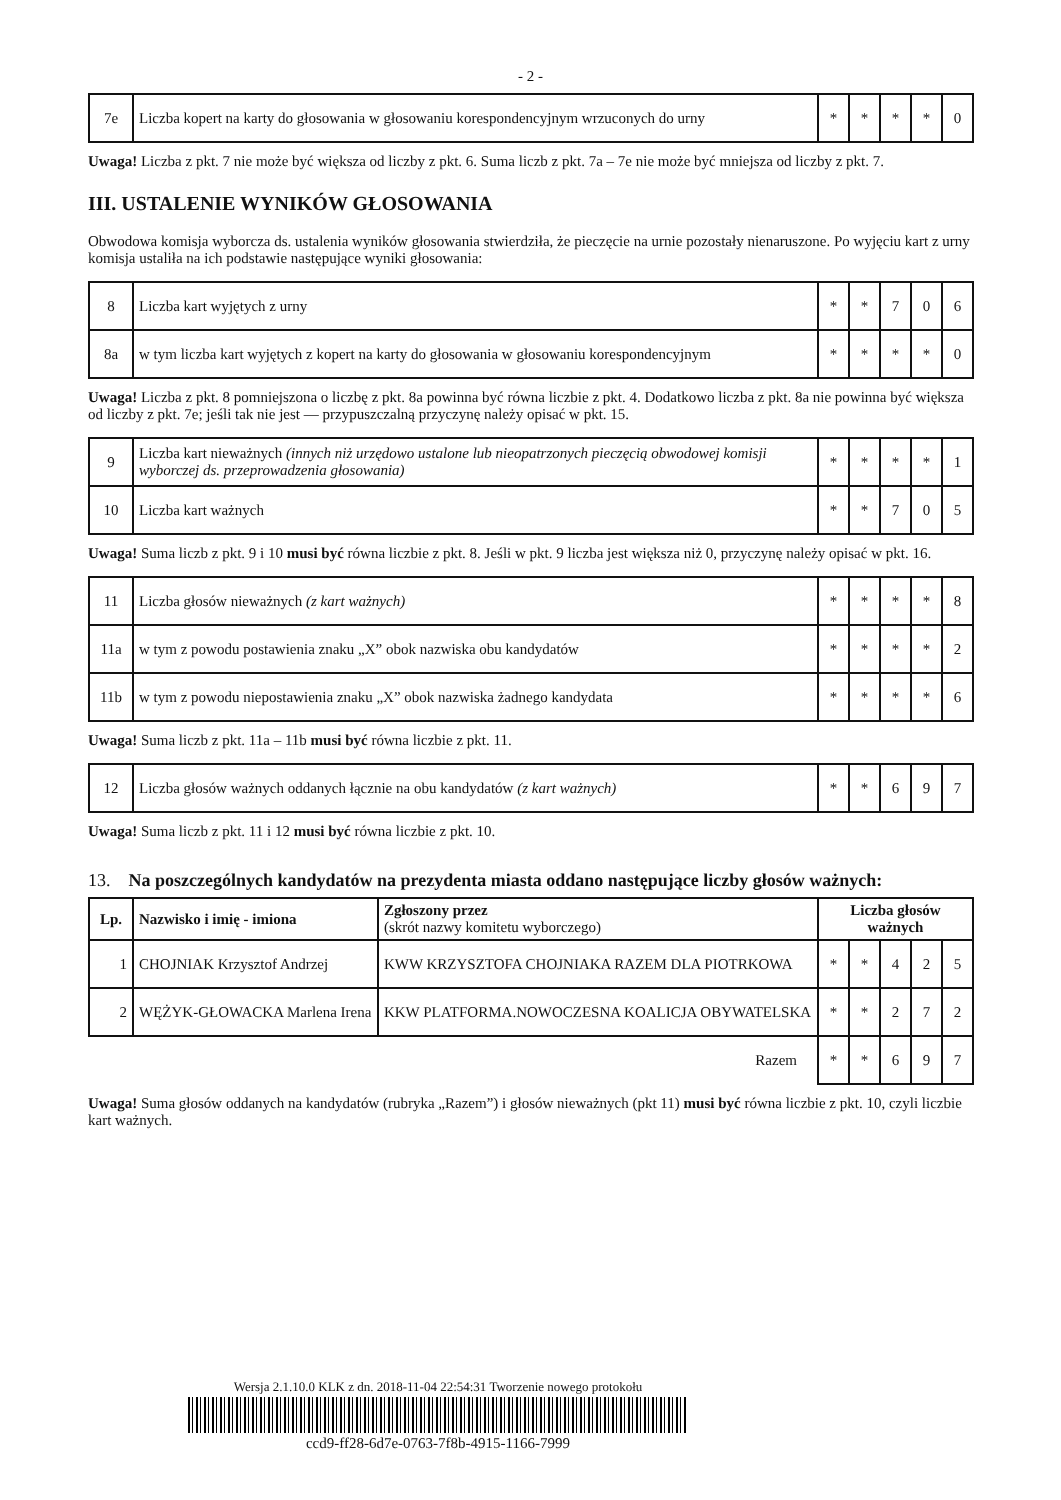- 2 -
| 7e | Liczba kopert na karty do głosowania w głosowaniu korespondencyjnym wrzuconych do urny | * | * | * | * | 0 |
Uwaga! Liczba z pkt. 7 nie może być większa od liczby z pkt. 6. Suma liczb z pkt. 7a – 7e nie może być mniejsza od liczby z pkt. 7.
III. USTALENIE WYNIKÓW GŁOSOWANIA
Obwodowa komisja wyborcza ds. ustalenia wyników głosowania stwierdziła, że pieczęcie na urnie pozostały nienaruszone. Po wyjęciu kart z urny komisja ustaliła na ich podstawie następujące wyniki głosowania:
| 8 | Liczba kart wyjętych z urny | * | * | 7 | 0 | 6 |
| 8a | w tym liczba kart wyjętych z kopert na karty do głosowania w głosowaniu korespondencyjnym | * | * | * | * | 0 |
Uwaga! Liczba z pkt. 8 pomniejszona o liczbę z pkt. 8a powinna być równa liczbie z pkt. 4. Dodatkowo liczba z pkt. 8a nie powinna być większa od liczby z pkt. 7e; jeśli tak nie jest — przypuszczalną przyczynę należy opisać w pkt. 15.
| 9 | Liczba kart nieważnych (innych niż urzędowo ustalone lub nieopatrzonych pieczęcią obwodowej komisji wyborczej ds. przeprowadzenia głosowania) | * | * | * | * | 1 |
| 10 | Liczba kart ważnych | * | * | 7 | 0 | 5 |
Uwaga! Suma liczb z pkt. 9 i 10 musi być równa liczbie z pkt. 8. Jeśli w pkt. 9 liczba jest większa niż 0, przyczynę należy opisać w pkt. 16.
| 11 | Liczba głosów nieważnych (z kart ważnych) | * | * | * | * | 8 |
| 11a | w tym z powodu postawienia znaku „X” obok nazwiska obu kandydatów | * | * | * | * | 2 |
| 11b | w tym z powodu niepostawienia znaku „X” obok nazwiska żadnego kandydata | * | * | * | * | 6 |
Uwaga! Suma liczb z pkt. 11a – 11b musi być równa liczbie z pkt. 11.
| 12 | Liczba głosów ważnych oddanych łącznie na obu kandydatów (z kart ważnych) | * | * | 6 | 9 | 7 |
Uwaga! Suma liczb z pkt. 11 i 12 musi być równa liczbie z pkt. 10.
13. Na poszczególnych kandydatów na prezydenta miasta oddano następujące liczby głosów ważnych:
| Lp. | Nazwisko i imię - imiona | Zgłoszony przez (skrót nazwy komitetu wyborczego) | Liczba głosów ważnych | | | | |
| --- | --- | --- | --- | --- | --- | --- | --- |
| 1 | CHOJNIAK Krzysztof Andrzej | KWW KRZYSZTOFA CHOJNIAKA RAZEM DLA PIOTRKOWA | * | * | 4 | 2 | 5 |
| 2 | WĘŻYK-GŁOWACKA Marlena Irena | KKW PLATFORMA.NOWOCZESNA KOALICJA OBYWATELSKA | * | * | 2 | 7 | 2 |
| Razem | | | * | * | 6 | 9 | 7 |
Uwaga! Suma głosów oddanych na kandydatów (rubryka „Razem”) i głosów nieważnych (pkt 11) musi być równa liczbie z pkt. 10, czyli liczbie kart ważnych.
Wersja 2.1.10.0 KLK z dn. 2018-11-04 22:54:31 Tworzenie nowego protokołu
ccd9-ff28-6d7e-0763-7f8b-4915-1166-7999